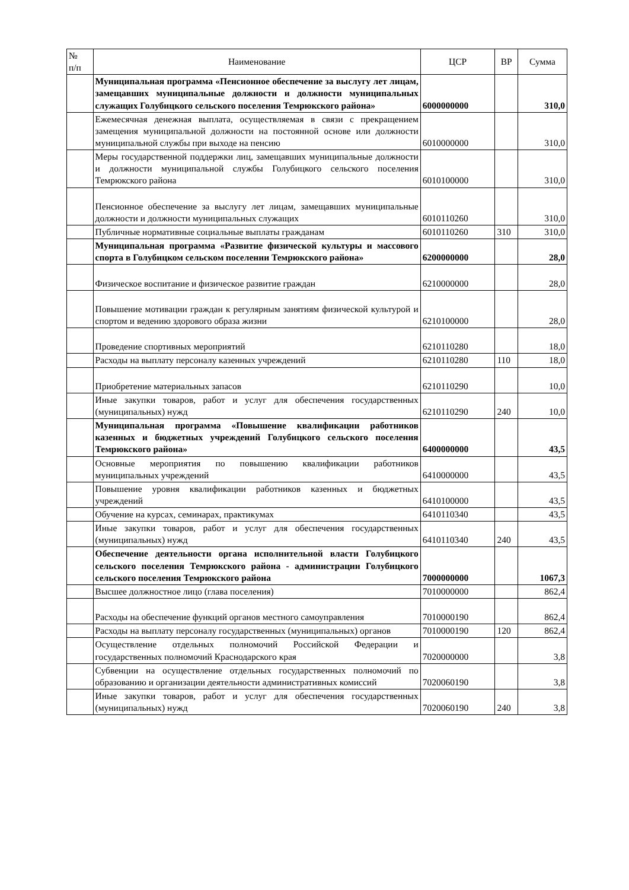| № п/п | Наименование | ЦСР | ВР | Сумма |
| --- | --- | --- | --- | --- |
| | Муниципальная программа «Пенсионное обеспечение за выслугу лет лицам, замещавших муниципальные должности и должности муниципальных служащих Голубицкого сельского поселения Темрюкского района» | 6000000000 | | 310,0 |
| | Ежемесячная денежная выплата, осуществляемая в связи с прекращением замещения муниципальной должности на постоянной основе или должности муниципальной службы при выходе на пенсию | 6010000000 | | 310,0 |
| | Меры государственной поддержки лиц, замещавших муниципальные должности и должности муниципальной службы Голубицкого сельского поселения Темрюкского района | 6010100000 | | 310,0 |
| | Пенсионное обеспечение за выслугу лет лицам, замещавших муниципальные должности и должности муниципальных служащих | 6010110260 | | 310,0 |
| | Публичные нормативные социальные выплаты гражданам | 6010110260 | 310 | 310,0 |
| | Муниципальная программа «Развитие физической культуры и массового спорта в Голубицком сельском поселении Темрюкского района» | 6200000000 | | 28,0 |
| | Физическое воспитание и физическое развитие граждан | 6210000000 | | 28,0 |
| | Повышение мотивации граждан к регулярным занятиям физической культурой и спортом и ведению здорового образа жизни | 6210100000 | | 28,0 |
| | Проведение спортивных мероприятий | 6210110280 | | 18,0 |
| | Расходы на выплату персоналу казенных учреждений | 6210110280 | 110 | 18,0 |
| | Приобретение материальных запасов | 6210110290 | | 10,0 |
| | Иные закупки товаров, работ и услуг для обеспечения государственных (муниципальных) нужд | 6210110290 | 240 | 10,0 |
| | Муниципальная программа «Повышение квалификации работников казенных и бюджетных учреждений Голубицкого сельского поселения Темрюкского района» | 6400000000 | | 43,5 |
| | Основные мероприятия по повышению квалификации работников муниципальных учреждений | 6410000000 | | 43,5 |
| | Повышение уровня квалификации работников казенных и бюджетных учреждений | 6410100000 | | 43,5 |
| | Обучение на курсах, семинарах, практикумах | 6410110340 | | 43,5 |
| | Иные закупки товаров, работ и услуг для обеспечения государственных (муниципальных) нужд | 6410110340 | 240 | 43,5 |
| | Обеспечение деятельности органа исполнительной власти Голубицкого сельского поселения Темрюкского района - администрации Голубицкого сельского поселения Темрюкского района | 7000000000 | | 1067,3 |
| | Высшее должностное лицо (глава поселения) | 7010000000 | | 862,4 |
| | Расходы на обеспечение функций органов местного самоуправления | 7010000190 | | 862,4 |
| | Расходы на выплату персоналу государственных (муниципальных) органов | 7010000190 | 120 | 862,4 |
| | Осуществление отдельных полномочий Российской Федерации и государственных полномочий Краснодарского края | 7020000000 | | 3,8 |
| | Субвенции на осуществление отдельных государственных полномочий по образованию и организации деятельности административных комиссий | 7020060190 | | 3,8 |
| | Иные закупки товаров, работ и услуг для обеспечения государственных (муниципальных) нужд | 7020060190 | 240 | 3,8 |